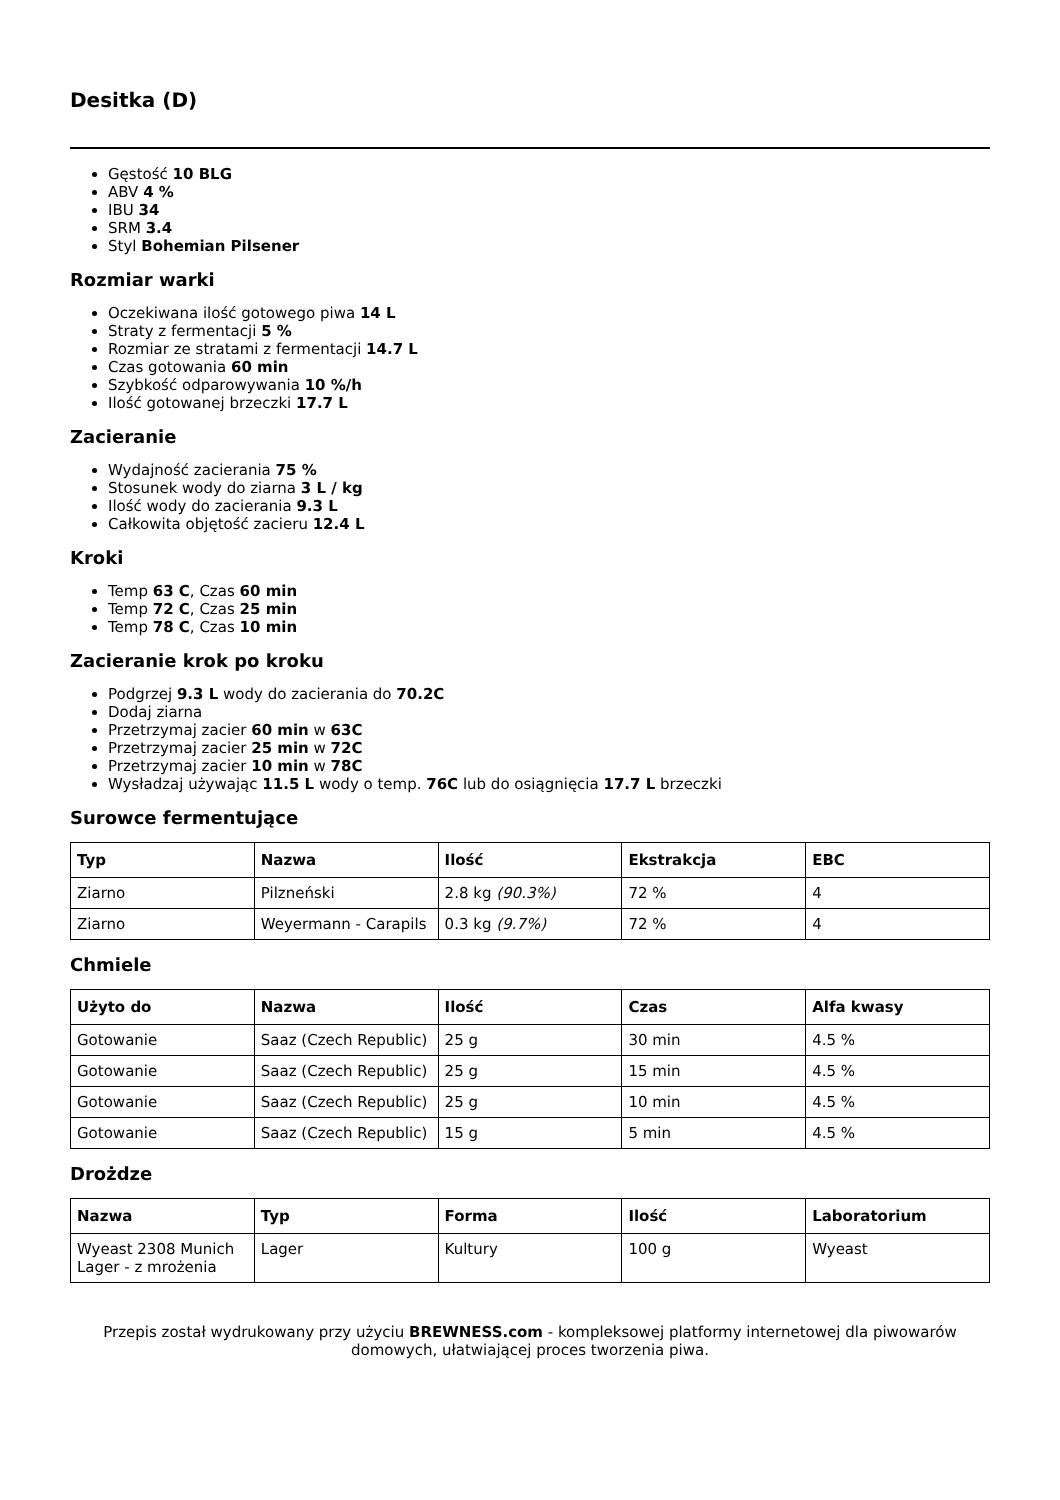Desitka (D)
Gęstość 10 BLG
ABV 4 %
IBU 34
SRM 3.4
Styl Bohemian Pilsener
Rozmiar warki
Oczekiwana ilość gotowego piwa 14 L
Straty z fermentacji 5 %
Rozmiar ze stratami z fermentacji 14.7 L
Czas gotowania 60 min
Szybkość odparowywania 10 %/h
Ilość gotowanej brzeczki 17.7 L
Zacieranie
Wydajność zacierania 75 %
Stosunek wody do ziarna 3 L / kg
Ilość wody do zacierania 9.3 L
Całkowita objętość zacieru 12.4 L
Kroki
Temp 63 C, Czas 60 min
Temp 72 C, Czas 25 min
Temp 78 C, Czas 10 min
Zacieranie krok po kroku
Podgrzej 9.3 L wody do zacierania do 70.2C
Dodaj ziarna
Przetrzymaj zacier 60 min w 63C
Przetrzymaj zacier 25 min w 72C
Przetrzymaj zacier 10 min w 78C
Wysładzaj używając 11.5 L wody o temp. 76C lub do osiągnięcia 17.7 L brzeczki
Surowce fermentujące
| Typ | Nazwa | Ilość | Ekstrakcja | EBC |
| --- | --- | --- | --- | --- |
| Ziarno | Pilzneński | 2.8 kg (90.3%) | 72 % | 4 |
| Ziarno | Weyermann - Carapils | 0.3 kg (9.7%) | 72 % | 4 |
Chmiele
| Użyto do | Nazwa | Ilość | Czas | Alfa kwasy |
| --- | --- | --- | --- | --- |
| Gotowanie | Saaz (Czech Republic) | 25 g | 30 min | 4.5 % |
| Gotowanie | Saaz (Czech Republic) | 25 g | 15 min | 4.5 % |
| Gotowanie | Saaz (Czech Republic) | 25 g | 10 min | 4.5 % |
| Gotowanie | Saaz (Czech Republic) | 15 g | 5 min | 4.5 % |
Drożdze
| Nazwa | Typ | Forma | Ilość | Laboratorium |
| --- | --- | --- | --- | --- |
| Wyeast 2308 Munich Lager - z mrożenia | Lager | Kultury | 100 g | Wyeast |
Przepis został wydrukowany przy użyciu BREWNESS.com - kompleksowej platformy internetowej dla piwowarów domowych, ułatwiającej proces tworzenia piwa.